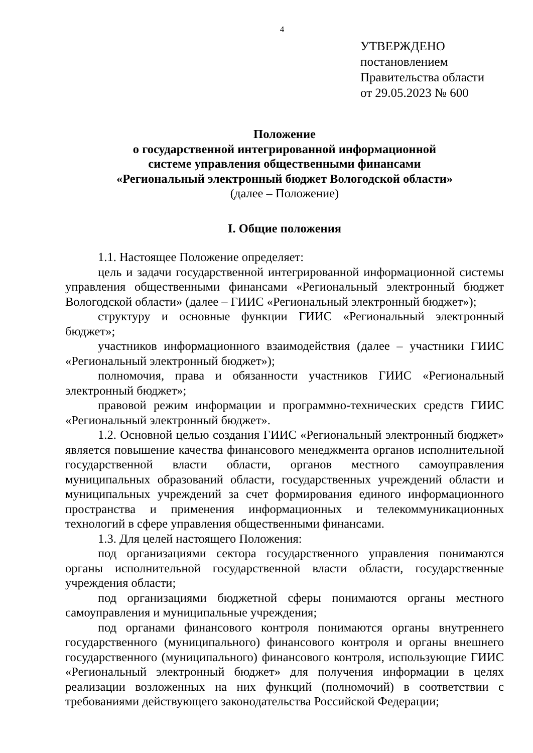4
УТВЕРЖДЕНО
постановлением
Правительства области
от 29.05.2023 № 600
Положение
о государственной интегрированной информационной
системе управления общественными финансами
«Региональный электронный бюджет Вологодской области»
(далее – Положение)
I. Общие положения
1.1. Настоящее Положение определяет:
цель и задачи государственной интегрированной информационной системы управления общественными финансами «Региональный электронный бюджет Вологодской области» (далее – ГИИС «Региональный электронный бюджет»);
структуру и основные функции ГИИС «Региональный электронный бюджет»;
участников информационного взаимодействия (далее – участники ГИИС «Региональный электронный бюджет»);
полномочия, права и обязанности участников ГИИС «Региональный электронный бюджет»;
правовой режим информации и программно-технических средств ГИИС «Региональный электронный бюджет».
1.2. Основной целью создания ГИИС «Региональный электронный бюджет» является повышение качества финансового менеджмента органов исполнительной государственной власти области, органов местного самоуправления муниципальных образований области, государственных учреждений области и муниципальных учреждений за счет формирования единого информационного пространства и применения информационных и телекоммуникационных технологий в сфере управления общественными финансами.
1.3. Для целей настоящего Положения:
под организациями сектора государственного управления понимаются органы исполнительной государственной власти области, государственные учреждения области;
под организациями бюджетной сферы понимаются органы местного самоуправления и муниципальные учреждения;
под органами финансового контроля понимаются органы внутреннего государственного (муниципального) финансового контроля и органы внешнего государственного (муниципального) финансового контроля, использующие ГИИС «Региональный электронный бюджет» для получения информации в целях реализации возложенных на них функций (полномочий) в соответствии с требованиями действующего законодательства Российской Федерации;